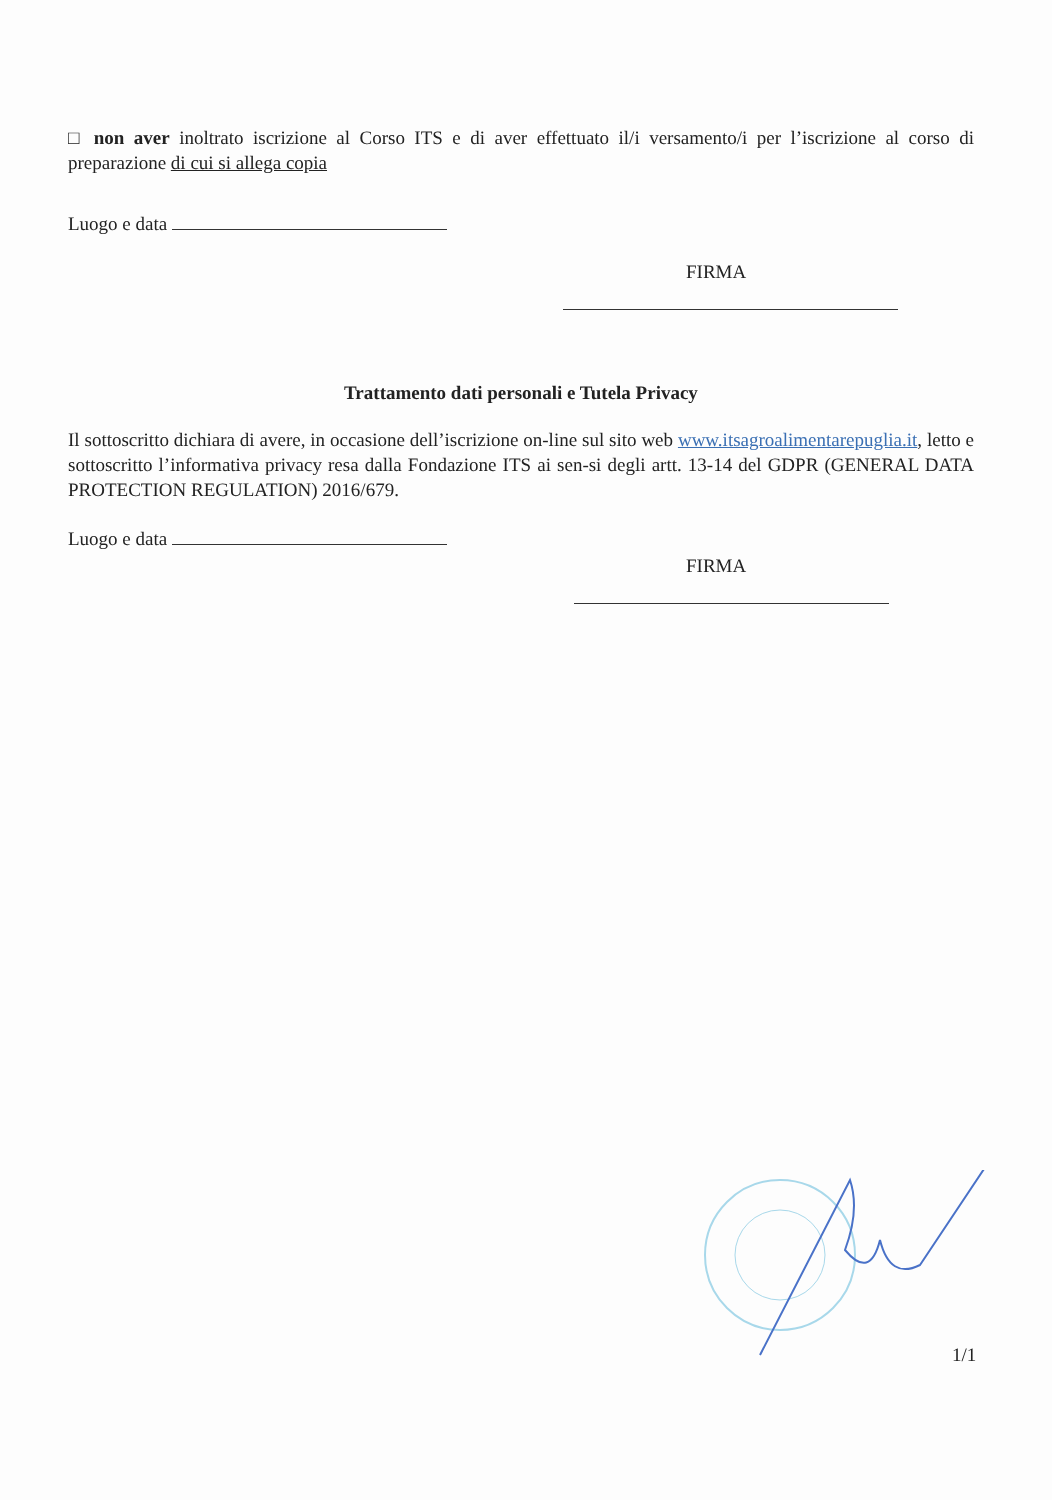□ non aver inoltrato iscrizione al Corso ITS e di aver effettuato il/i versamento/i per l’iscrizione al corso di preparazione di cui si allega copia
Luogo e data
FIRMA
Trattamento dati personali e Tutela Privacy
Il sottoscritto dichiara di avere, in occasione dell’iscrizione on-line sul sito web www.itsagroalimentarepuglia.it, letto e sottoscritto l’informativa privacy resa dalla Fondazione ITS ai sen-si degli artt. 13-14 del GDPR (GENERAL DATA PROTECTION REGULATION) 2016/679.
Luogo e data
FIRMA
1/1